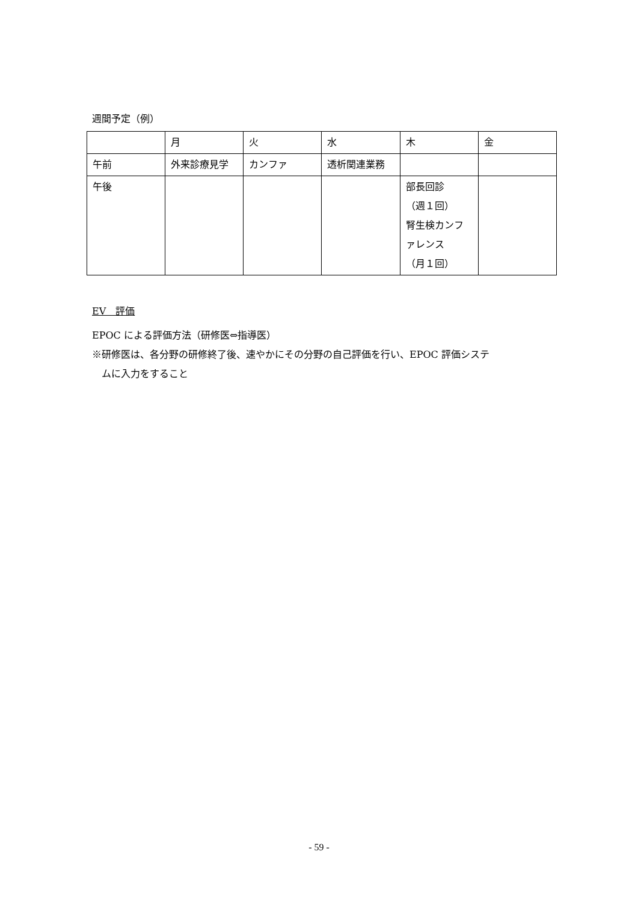週間予定（例）
| | 月 | 火 | 水 | 木 | 金 |
| 午前 | 外来診療見学 | カンファ | 透析関連業務 | | |
| 午後 | | | | 部長回診 （週１回） 腎生検カンファレンス （月１回） | |
EV　評価
EPOC による評価方法（研修医⇔指導医）
※研修医は、各分野の研修終了後、速やかにその分野の自己評価を行い、EPOC 評価システ
ムに入力をすること
- 59 -